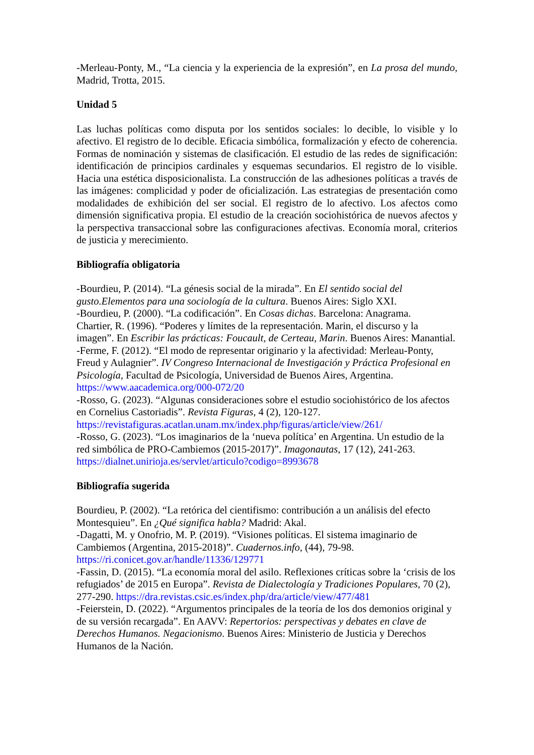-Merleau-Ponty, M., “La ciencia y la experiencia de la expresión”, en La prosa del mundo, Madrid, Trotta, 2015.
Unidad 5
Las luchas políticas como disputa por los sentidos sociales: lo decible, lo visible y lo afectivo. El registro de lo decible. Eficacia simbólica, formalización y efecto de coherencia. Formas de nominación y sistemas de clasificación. El estudio de las redes de significación: identificación de principios cardinales y esquemas secundarios. El registro de lo visible. Hacia una estética disposicionalista. La construcción de las adhesiones políticas a través de las imágenes: complicidad y poder de oficialización. Las estrategias de presentación como modalidades de exhibición del ser social. El registro de lo afectivo. Los afectos como dimensión significativa propia. El estudio de la creación sociohistórica de nuevos afectos y la perspectiva transaccional sobre las configuraciones afectivas. Economía moral, criterios de justicia y merecimiento.
Bibliografía obligatoria
-Bourdieu, P. (2014). “La génesis social de la mirada”. En El sentido social del gusto.Elementos para una sociología de la cultura. Buenos Aires: Siglo XXI.
-Bourdieu, P. (2000). “La codificación”. En Cosas dichas. Barcelona: Anagrama.
Chartier, R. (1996). “Poderes y límites de la representación. Marin, el discurso y la imagen”. En Escribir las prácticas: Foucault, de Certeau, Marin. Buenos Aires: Manantial.
-Ferme, F. (2012). “El modo de representar originario y la afectividad: Merleau-Ponty, Freud y Aulagnier”. IV Congreso Internacional de Investigación y Práctica Profesional en Psicología, Facultad de Psicología, Universidad de Buenos Aires, Argentina. https://www.aacademica.org/000-072/20
-Rosso, G. (2023). “Algunas consideraciones sobre el estudio sociohistórico de los afectos en Cornelius Castoriadis”. Revista Figuras, 4 (2), 120-127. https://revistafiguras.acatlan.unam.mx/index.php/figuras/article/view/261/
-Rosso, G. (2023). “Los imaginarios de la ‘nueva política’ en Argentina. Un estudio de la red simbólica de PRO-Cambiemos (2015-2017)”. Imagonautas, 17 (12), 241-263. https://dialnet.unirioja.es/servlet/articulo?codigo=8993678
Bibliografía sugerida
Bourdieu, P. (2002). “La retórica del cientifismo: contribución a un análisis del efecto Montesquieu”. En ¿Qué significa habla? Madrid: Akal.
-Dagatti, M. y Onofrio, M. P. (2019). “Visiones políticas. El sistema imaginario de Cambiemos (Argentina, 2015-2018)”. Cuadernos.info, (44), 79-98. https://ri.conicet.gov.ar/handle/11336/129771
-Fassin, D. (2015). “La economía moral del asilo. Reflexiones críticas sobre la ‘crisis de los refugiados’ de 2015 en Europa”. Revista de Dialectología y Tradiciones Populares, 70 (2), 277-290. https://dra.revistas.csic.es/index.php/dra/article/view/477/481
-Feierstein, D. (2022). “Argumentos principales de la teoría de los dos demonios original y de su versión recargada”. En AAVV: Repertorios: perspectivas y debates en clave de Derechos Humanos. Negacionismo. Buenos Aires: Ministerio de Justicia y Derechos Humanos de la Nación.